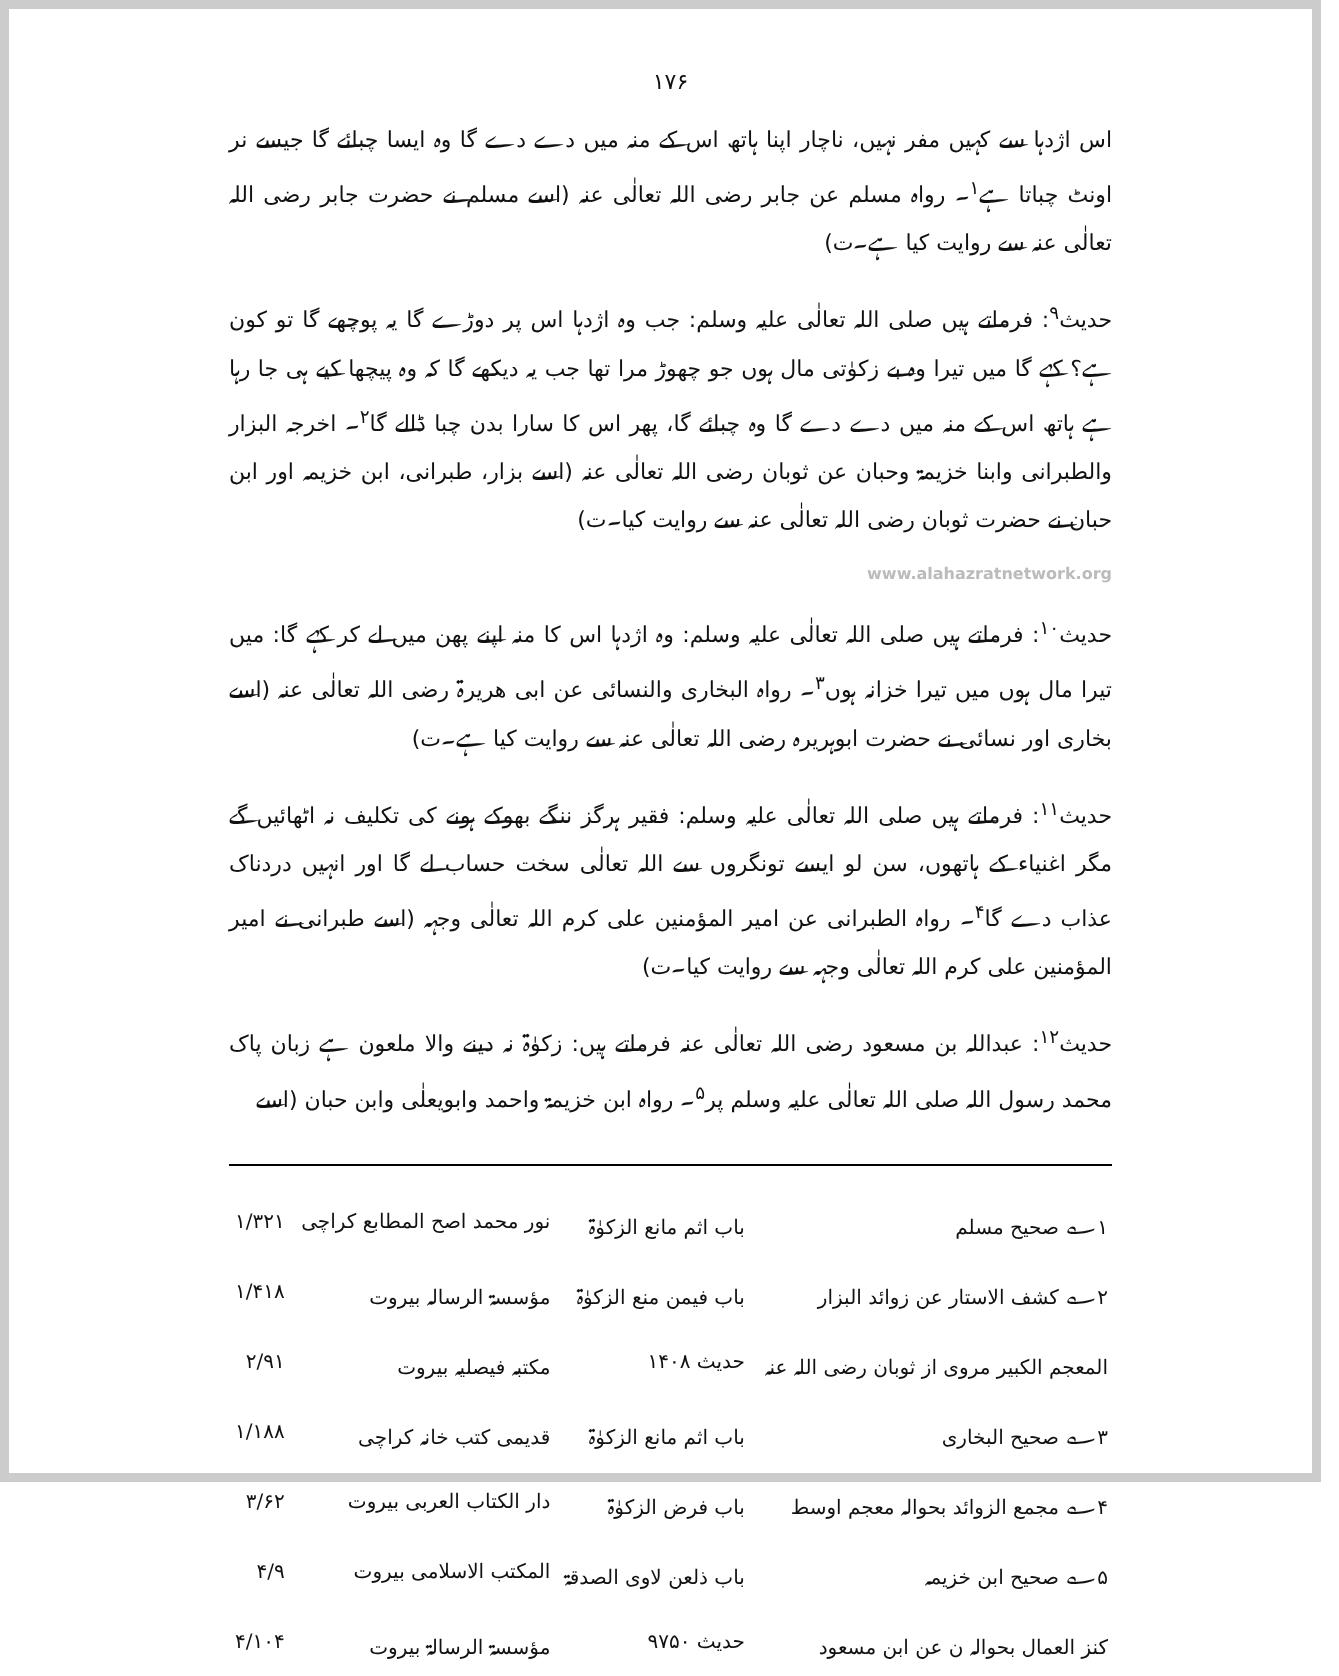۱۷۶
اس اژدہا سے کہیں مفر نہیں، ناچار اپنا ہاتھ اس کے منہ میں دے دے گا وہ ایسا چبائے گا جیسے نر اونٹ چباتا ہے<sup>۱</sup>۔ رواہ مسلم عن جابر رضی اللہ تعالٰی عنہ (اسے مسلم نے حضرت جابر رضی اللہ تعالٰی عنہ سے روایت کیا ہے۔ت)
حدیث<sup>۹</sup>: فرماتے ہیں صلی اللہ تعالٰی علیہ وسلم: جب وہ اژدہا اس پر دوڑے گا یہ پوچھے گا تو کون ہے؟ کہے گا میں تیرا وہ بے زکوٰتی مال ہوں جو چھوڑ مرا تھا جب یہ دیکھے گا کہ وہ پیچھا کیے ہی جا رہا ہے ہاتھ اس کے منہ میں دے دے گا وہ چبائے گا، پھر اس کا سارا بدن چبا ڈالے گا<sup>۲</sup>۔ اخرجہ البزار والطبرانی وابنا خزیمۃ وحبان عن ثوبان رضی اللہ تعالٰی عنہ (اسے بزار، طبرانی، ابن خزیمہ اور ابن حبان نے حضرت ثوبان رضی اللہ تعالٰی عنہ سے روایت کیا۔ت)
www.alahazratnetwork.org
حدیث<sup>۱۰</sup>: فرماتے ہیں صلی اللہ تعالٰی علیہ وسلم: وہ اژدہا اس کا منہ اپنے پھن میں لے کر کہے گا: میں تیرا مال ہوں میں تیرا خزانہ ہوں<sup>۳</sup>۔ رواہ البخاری والنسائی عن ابی ھریرۃ رضی اللہ تعالٰی عنہ (اسے بخاری اور نسائی نے حضرت ابوہریرہ رضی اللہ تعالٰی عنہ سے روایت کیا ہے۔ت)
حدیث<sup>۱۱</sup>: فرماتے ہیں صلی اللہ تعالٰی علیہ وسلم: فقیر ہرگز ننگے بھوکے ہونے کی تکلیف نہ اٹھائیں گے مگر اغنیاء کے ہاتھوں، سن لو ایسے تونگروں سے اللہ تعالٰی سخت حساب لے گا اور انہیں دردناک عذاب دے گا<sup>۴</sup>۔ رواہ الطبرانی عن امیر المؤمنین علی کرم اللہ تعالٰی وجہہ (اسے طبرانی نے امیر المؤمنین علی کرم اللہ تعالٰی وجہہ سے روایت کیا۔ت)
حدیث<sup>۱۲</sup>: عبداللہ بن مسعود رضی اللہ تعالٰی عنہ فرماتے ہیں: زکوٰۃ نہ دینے والا ملعون ہے زبان پاک محمد رسول اللہ صلی اللہ تعالٰی علیہ وسلم پر<sup>۵</sup>۔ رواہ ابن خزیمۃ واحمد وابویعلٰی وابن حبان (اسے
| ۱؎ صحیح مسلم | باب اثم مانع الزکوٰۃ | نور محمد اصح المطابع کراچی | ۱/۳۲۱ |
| ۲؎ کشف الاستار عن زوائد البزار | باب فیمن منع الزکوٰۃ | مؤسسۃ الرسالہ بیروت | ۱/۴۱۸ |
| المعجم الکبیر مروی از ثوبان رضی اللہ عنہ | حدیث ۱۴۰۸ | مکتبہ فیصلیہ بیروت | ۲/۹۱ |
| ۳؎ صحیح البخاری | باب اثم مانع الزکوٰۃ | قدیمی کتب خانہ کراچی | ۱/۱۸۸ |
| ۴؎ مجمع الزوائد بحوالہ معجم اوسط | باب فرض الزکوٰۃ | دار الکتاب العربی بیروت | ۳/۶۲ |
| ۵؎ صحیح ابن خزیمہ | باب ذلعن لاوی الصدقۃ | المکتب الاسلامی بیروت | ۴/۹ |
| کنز العمال بحوالہ ن عن ابن مسعود | حدیث ۹۷۵۰ | مؤسسۃ الرسالۃ بیروت | ۴/۱۰۴ |